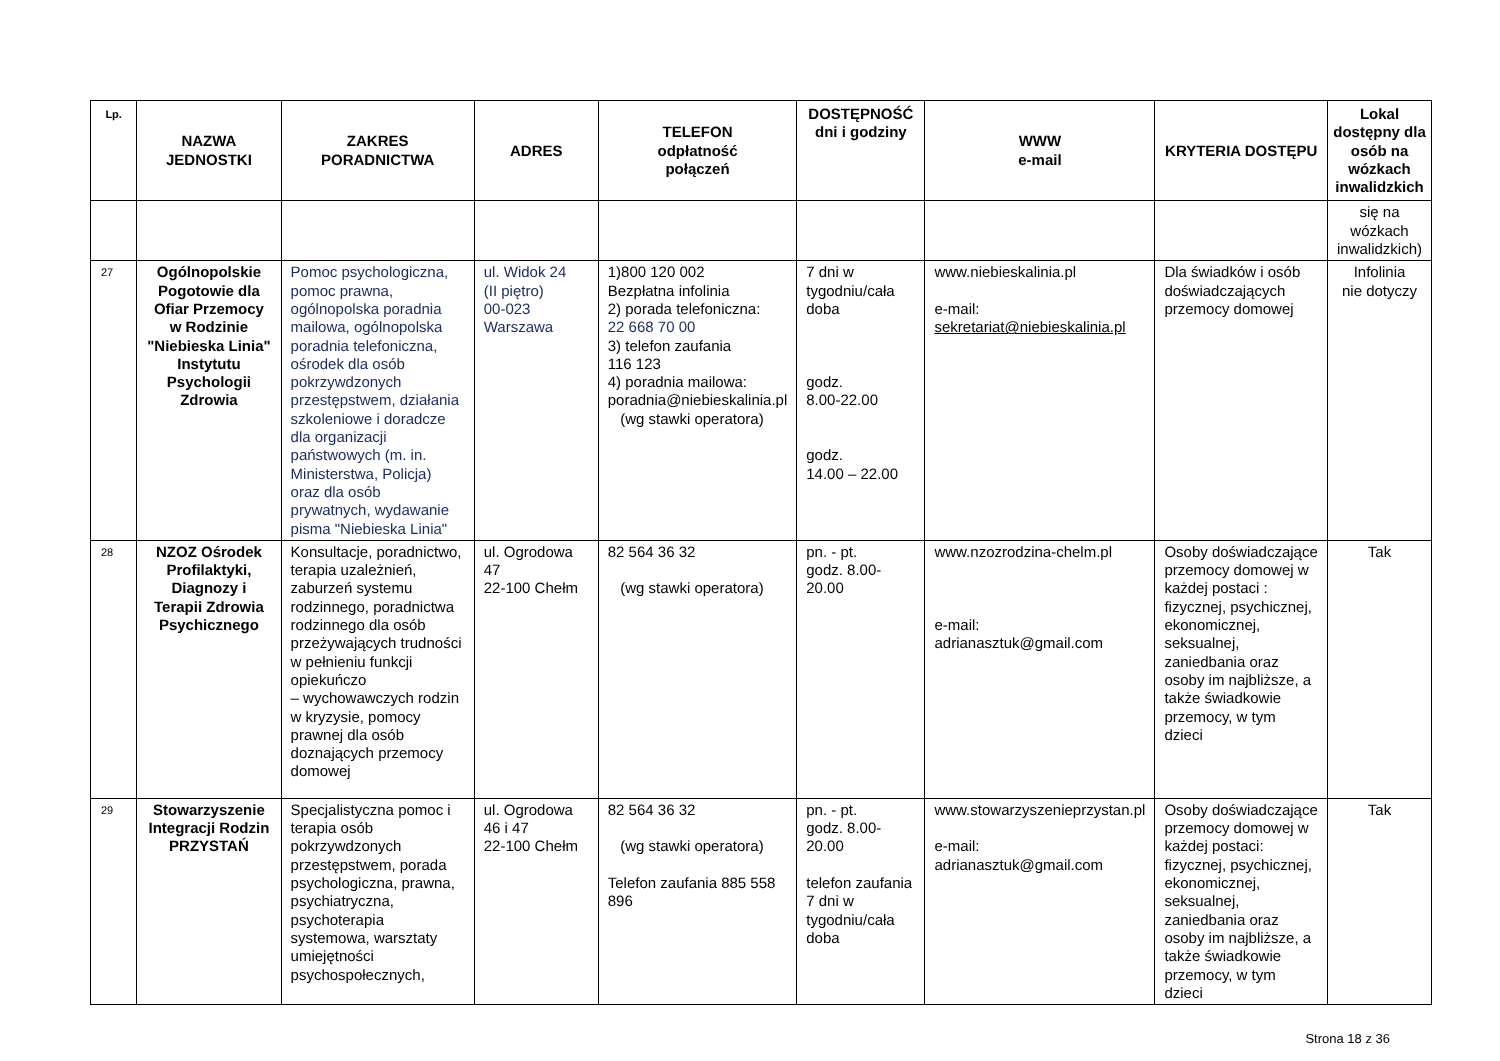| Lp. | NAZWA JEDNOSTKI | ZAKRES PORADNICTWA | ADRES | TELEFON odpłatność połączeń | DOSTĘPNOŚĆ dni i godziny | WWW e-mail | KRYTERIA DOSTĘPU | Lokal dostępny dla osób na wózkach inwalidzkich |
| --- | --- | --- | --- | --- | --- | --- | --- | --- |
| | | | | | | | | się na wózkach inwalidzkich) |
| 27 | Ogólnopolskie Pogotowie dla Ofiar Przemocy w Rodzinie "Niebieska Linia" Instytutu Psychologii Zdrowia | Pomoc psychologiczna, pomoc prawna, ogólnopolska poradnia mailowa, ogólnopolska poradnia telefoniczna, ośrodek dla osób pokrzywdzonych przestępstwem, działania szkoleniowe i doradcze dla organizacji państwowych (m. in. Ministerstwa, Policja) oraz dla osób prywatnych, wydawanie pisma "Niebieska Linia" | ul. Widok 24 (II piętro) 00-023 Warszawa | 1)800 120 002 Bezpłatna infolinia 2) porada telefoniczna: 22 668 70 00 3) telefon zaufania 116 123 4) poradnia mailowa: poradnia@niebieskalinia.pl (wg stawki operatora) | 7 dni w tygodniu/cała doba godz. 8.00-22.00 godz. 14.00 – 22.00 | www.niebieskalinia.pl e-mail: sekretariat@niebieskalinia.pl | Dla świadków i osób doświadczających przemocy domowej | Infolinia nie dotyczy |
| 28 | NZOZ Ośrodek Profilaktyki, Diagnozy i Terapii Zdrowia Psychicznego | Konsultacje, poradnictwo, terapia uzależnień, zaburzeń systemu rodzinnego, poradnictwa rodzinnego dla osób przeżywających trudności w pełnieniu funkcji opiekuńczo – wychowawczych rodzin w kryzysie, pomocy prawnej dla osób doznających przemocy domowej | ul. Ogrodowa 47 22-100 Chełm | 82 564 36 32 (wg stawki operatora) | pn. - pt. godz. 8.00-20.00 | www.nzozrodzina-chelm.pl e-mail: adrianasztuk@gmail.com | Osoby doświadczające przemocy domowej w każdej postaci : fizycznej, psychicznej, ekonomicznej, seksualnej, zaniedbania oraz osoby im najbliższe, a także świadkowie przemocy, w tym dzieci | Tak |
| 29 | Stowarzyszenie Integracji Rodzin PRZYSTAŃ | Specjalistyczna pomoc i terapia osób pokrzywdzonych przestępstwem, porada psychologiczna, prawna, psychiatryczna, psychoterapia systemowa, warsztaty umiejętności psychospołecznych, | ul. Ogrodowa 46 i 47 22-100 Chełm | 82 564 36 32 (wg stawki operatora) Telefon zaufania 885 558 896 | pn. - pt. godz. 8.00-20.00 telefon zaufania 7 dni w tygodniu/cała doba | www.stowarzyszeniеprzystan.pl e-mail: adrianasztuk@gmail.com | Osoby doświadczające przemocy domowej w każdej postaci: fizycznej, psychicznej, ekonomicznej, seksualnej, zaniedbania oraz osoby im najbliższe, a także świadkowie przemocy, w tym dzieci | Tak |
Strona 18 z 36